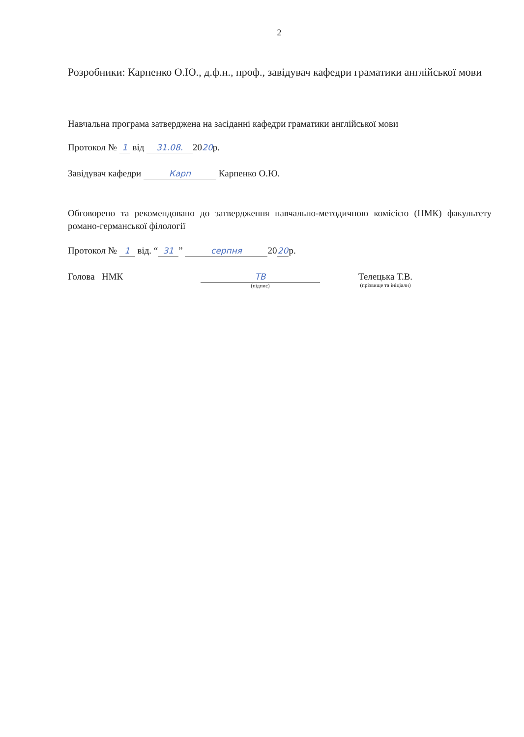2
Розробники: Карпенко О.Ю., д.ф.н., проф., завідувач кафедри граматики англійської мови
Навчальна програма затверджена на засіданні кафедри граматики англійської мови
Протокол № 1 від 31.08. 2020р.
Завідувач кафедри Карп Карпенко О.Ю.
Обговорено та рекомендовано до затвердження навчально-методичною комісією (НМК) факультету романо-германської філології
Протокол № 1 від. “31” серпня 20 20 р.
Голова НМК ТВ
(підпис)
Телецька Т.В.
(прізвище та ініціали)